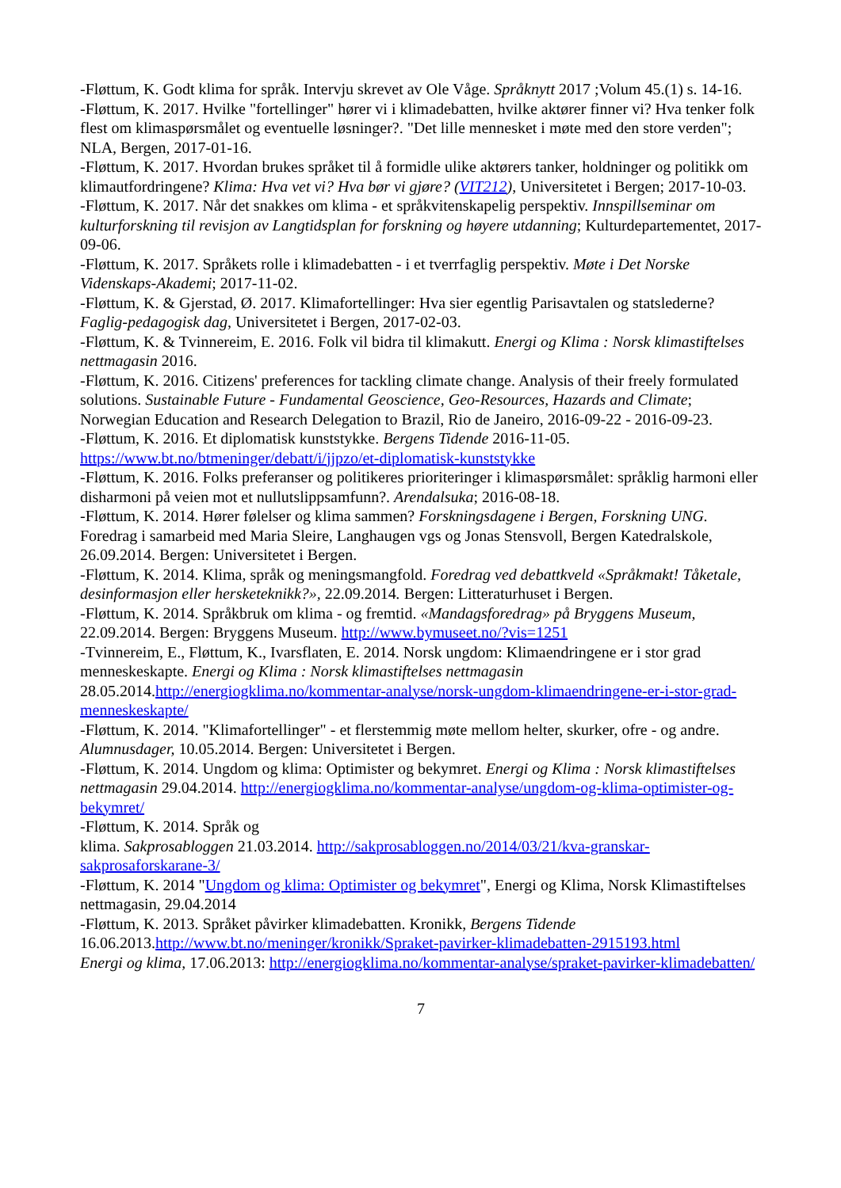-Fløttum, K. Godt klima for språk. Intervju skrevet av Ole Våge. Språknytt 2017 ;Volum 45.(1) s. 14-16.
-Fløttum, K. 2017. Hvilke "fortellinger" hører vi i klimadebatten, hvilke aktører finner vi? Hva tenker folk flest om klimaspørsmålet og eventuelle løsninger?. "Det lille mennesket i møte med den store verden"; NLA, Bergen, 2017-01-16.
-Fløttum, K. 2017. Hvordan brukes språket til å formidle ulike aktørers tanker, holdninger og politikk om klimautfordringene? Klima: Hva vet vi? Hva bør vi gjøre? (VIT212), Universitetet i Bergen; 2017-10-03.
-Fløttum, K. 2017. Når det snakkes om klima - et språkvitenskapelig perspektiv. Innspillseminar om kulturforskning til revisjon av Langtidsplan for forskning og høyere utdanning; Kulturdepartementet, 2017-09-06.
-Fløttum, K. 2017. Språkets rolle i klimadebatten - i et tverrfaglig perspektiv. Møte i Det Norske Videnskaps-Akademi; 2017-11-02.
-Fløttum, K. & Gjerstad, Ø. 2017. Klimafortellinger: Hva sier egentlig Parisavtalen og statslederne? Faglig-pedagogisk dag, Universitetet i Bergen, 2017-02-03.
-Fløttum, K. & Tvinnereim, E. 2016. Folk vil bidra til klimakutt. Energi og Klima : Norsk klimastiftelses nettmagasin 2016.
-Fløttum, K. 2016. Citizens' preferences for tackling climate change. Analysis of their freely formulated solutions. Sustainable Future - Fundamental Geoscience, Geo-Resources, Hazards and Climate; Norwegian Education and Research Delegation to Brazil, Rio de Janeiro, 2016-09-22 - 2016-09-23.
-Fløttum, K. 2016. Et diplomatisk kunststykke. Bergens Tidende 2016-11-05. https://www.bt.no/btmeninger/debatt/i/jjpzo/et-diplomatisk-kunststykke
-Fløttum, K. 2016. Folks preferanser og politikeres prioriteringer i klimaspørsmålet: språklig harmoni eller disharmoni på veien mot et nullutslippsamfunn?. Arendalsuka; 2016-08-18.
-Fløttum, K. 2014. Hører følelser og klima sammen? Forskningsdagene i Bergen, Forskning UNG. Foredrag i samarbeid med Maria Sleire, Langhaugen vgs og Jonas Stensvoll, Bergen Katedralskole, 26.09.2014. Bergen: Universitetet i Bergen.
-Fløttum, K. 2014. Klima, språk og meningsmangfold. Foredrag ved debattkveld «Språkmakt! Tåketale, desinformasjon eller hersketeknikk?», 22.09.2014. Bergen: Litteraturhuset i Bergen.
-Fløttum, K. 2014. Språkbruk om klima - og fremtid. «Mandagsforedrag» på Bryggens Museum, 22.09.2014. Bergen: Bryggens Museum. http://www.bymuseet.no/?vis=1251
-Tvinnereim, E., Fløttum, K., Ivarsflaten, E. 2014. Norsk ungdom: Klimaendringene er i stor grad menneskeskapte. Energi og Klima : Norsk klimastiftelses nettmagasin 28.05.2014.http://energiogklima.no/kommentar-analyse/norsk-ungdom-klimaendringene-er-i-stor-grad-menneskeskapte/
-Fløttum, K. 2014. "Klimafortellinger" - et flerstemmig møte mellom helter, skurker, ofre - og andre. Alumnusdager, 10.05.2014. Bergen: Universitetet i Bergen.
-Fløttum, K. 2014. Ungdom og klima: Optimister og bekymret. Energi og Klima : Norsk klimastiftelses nettmagasin 29.04.2014. http://energiogklima.no/kommentar-analyse/ungdom-og-klima-optimister-og-bekymret/
-Fløttum, K. 2014. Språk og
klima. Sakprosabloggen 21.03.2014. http://sakprosabloggen.no/2014/03/21/kva-granskar-sakprosaforskarane-3/
-Fløttum, K. 2014 "Ungdom og klima: Optimister og bekymret", Energi og Klima, Norsk Klimastiftelses nettmagasin, 29.04.2014
-Fløttum, K. 2013. Språket påvirker klimadebatten. Kronikk, Bergens Tidende 16.06.2013.http://www.bt.no/meninger/kronikk/Spraket-pavirker-klimadebatten-2915193.html
Energi og klima, 17.06.2013: http://energiogklima.no/kommentar-analyse/spraket-pavirker-klimadebatten/
7